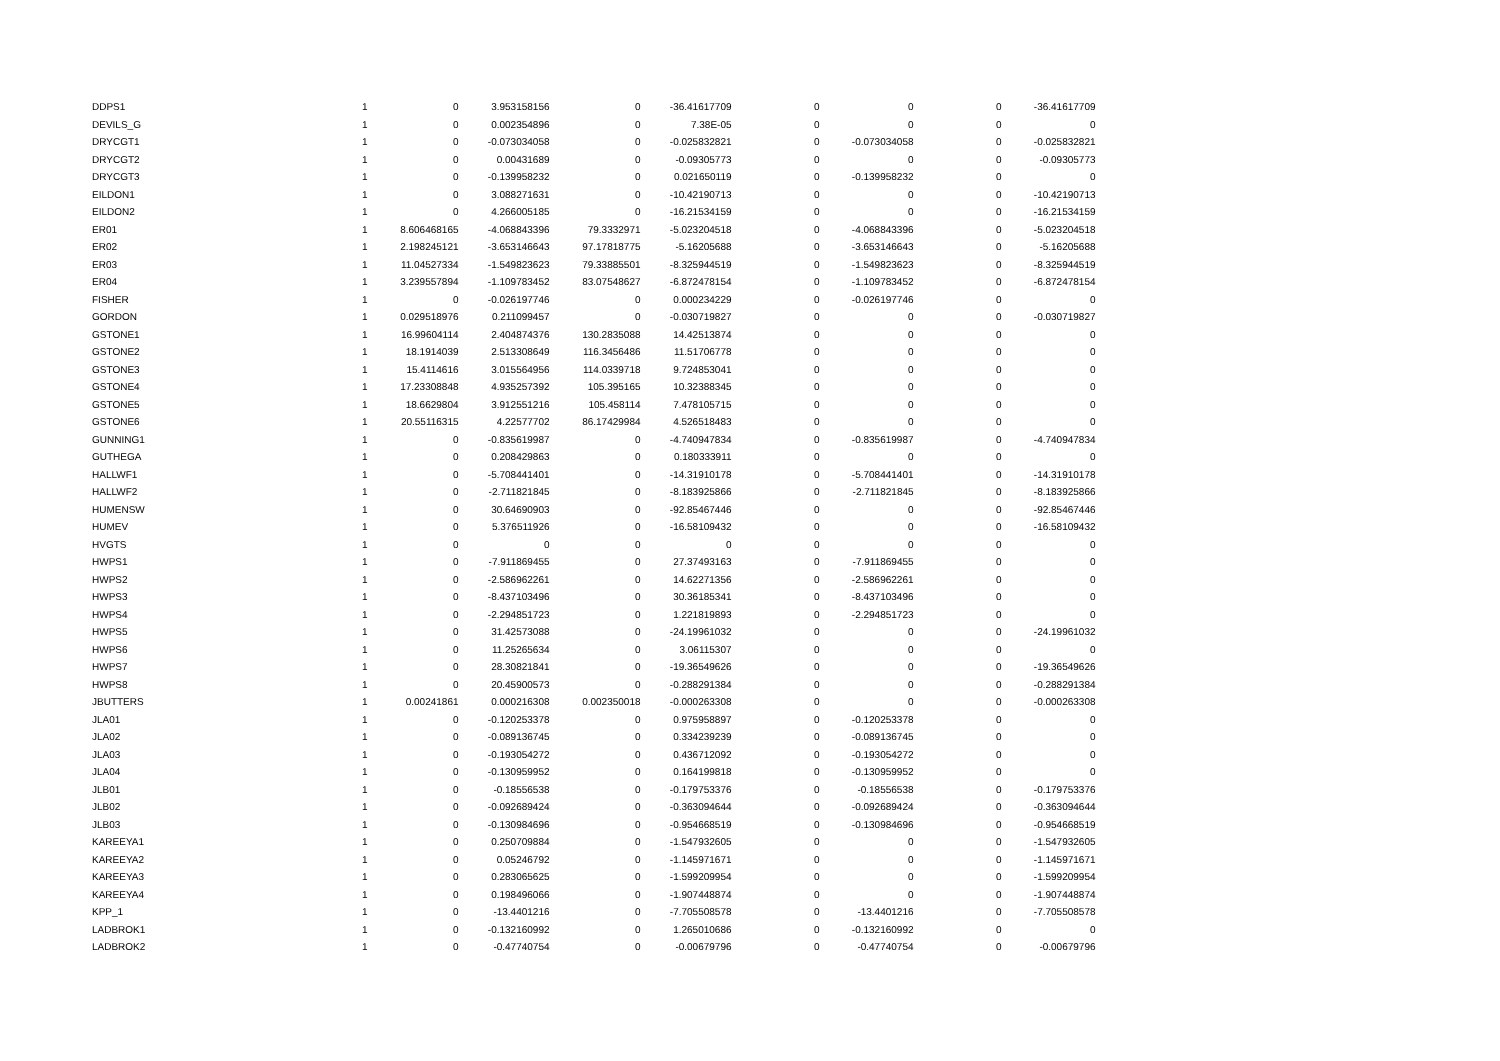| DDPS1 | 1 | 0 | 3.953158156 | 0 | -36.41617709 | 0 | 0 | 0 | -36.41617709 |
| DEVILS_G | 1 | 0 | 0.002354896 | 0 | 7.38E-05 | 0 | 0 | 0 | 0 |
| DRYCGT1 | 1 | 0 | -0.073034058 | 0 | -0.025832821 | 0 | -0.073034058 | 0 | -0.025832821 |
| DRYCGT2 | 1 | 0 | 0.00431689 | 0 | -0.09305773 | 0 | 0 | 0 | -0.09305773 |
| DRYCGT3 | 1 | 0 | -0.139958232 | 0 | 0.021650119 | 0 | -0.139958232 | 0 | 0 |
| EILDON1 | 1 | 0 | 3.088271631 | 0 | -10.42190713 | 0 | 0 | 0 | -10.42190713 |
| EILDON2 | 1 | 0 | 4.266005185 | 0 | -16.21534159 | 0 | 0 | 0 | -16.21534159 |
| ER01 | 1 | 8.606468165 | -4.068843396 | 79.3332971 | -5.023204518 | 0 | -4.068843396 | 0 | -5.023204518 |
| ER02 | 1 | 2.198245121 | -3.653146643 | 97.17818775 | -5.16205688 | 0 | -3.653146643 | 0 | -5.16205688 |
| ER03 | 1 | 11.04527334 | -1.549823623 | 79.33885501 | -8.325944519 | 0 | -1.549823623 | 0 | -8.325944519 |
| ER04 | 1 | 3.239557894 | -1.109783452 | 83.07548627 | -6.872478154 | 0 | -1.109783452 | 0 | -6.872478154 |
| FISHER | 1 | 0 | -0.026197746 | 0 | 0.000234229 | 0 | -0.026197746 | 0 | 0 |
| GORDON | 1 | 0.029518976 | 0.211099457 | 0 | -0.030719827 | 0 | 0 | 0 | -0.030719827 |
| GSTONE1 | 1 | 16.99604114 | 2.404874376 | 130.2835088 | 14.42513874 | 0 | 0 | 0 | 0 |
| GSTONE2 | 1 | 18.1914039 | 2.513308649 | 116.3456486 | 11.51706778 | 0 | 0 | 0 | 0 |
| GSTONE3 | 1 | 15.4114616 | 3.015564956 | 114.0339718 | 9.724853041 | 0 | 0 | 0 | 0 |
| GSTONE4 | 1 | 17.23308848 | 4.935257392 | 105.395165 | 10.32388345 | 0 | 0 | 0 | 0 |
| GSTONE5 | 1 | 18.6629804 | 3.912551216 | 105.458114 | 7.478105715 | 0 | 0 | 0 | 0 |
| GSTONE6 | 1 | 20.55116315 | 4.22577702 | 86.17429984 | 4.526518483 | 0 | 0 | 0 | 0 |
| GUNNING1 | 1 | 0 | -0.835619987 | 0 | -4.740947834 | 0 | -0.835619987 | 0 | -4.740947834 |
| GUTHEGA | 1 | 0 | 0.208429863 | 0 | 0.180333911 | 0 | 0 | 0 | 0 |
| HALLWF1 | 1 | 0 | -5.708441401 | 0 | -14.31910178 | 0 | -5.708441401 | 0 | -14.31910178 |
| HALLWF2 | 1 | 0 | -2.711821845 | 0 | -8.183925866 | 0 | -2.711821845 | 0 | -8.183925866 |
| HUMENSW | 1 | 0 | 30.64690903 | 0 | -92.85467446 | 0 | 0 | 0 | -92.85467446 |
| HUMEV | 1 | 0 | 5.376511926 | 0 | -16.58109432 | 0 | 0 | 0 | -16.58109432 |
| HVGTS | 1 | 0 | 0 | 0 | 0 | 0 | 0 | 0 | 0 |
| HWPS1 | 1 | 0 | -7.911869455 | 0 | 27.37493163 | 0 | -7.911869455 | 0 | 0 |
| HWPS2 | 1 | 0 | -2.586962261 | 0 | 14.62271356 | 0 | -2.586962261 | 0 | 0 |
| HWPS3 | 1 | 0 | -8.437103496 | 0 | 30.36185341 | 0 | -8.437103496 | 0 | 0 |
| HWPS4 | 1 | 0 | -2.294851723 | 0 | 1.221819893 | 0 | -2.294851723 | 0 | 0 |
| HWPS5 | 1 | 0 | 31.42573088 | 0 | -24.19961032 | 0 | 0 | 0 | -24.19961032 |
| HWPS6 | 1 | 0 | 11.25265634 | 0 | 3.06115307 | 0 | 0 | 0 | 0 |
| HWPS7 | 1 | 0 | 28.30821841 | 0 | -19.36549626 | 0 | 0 | 0 | -19.36549626 |
| HWPS8 | 1 | 0 | 20.45900573 | 0 | -0.288291384 | 0 | 0 | 0 | -0.288291384 |
| JBUTTERS | 1 | 0.00241861 | 0.000216308 | 0.002350018 | -0.000263308 | 0 | 0 | 0 | -0.000263308 |
| JLA01 | 1 | 0 | -0.120253378 | 0 | 0.975958897 | 0 | -0.120253378 | 0 | 0 |
| JLA02 | 1 | 0 | -0.089136745 | 0 | 0.334239239 | 0 | -0.089136745 | 0 | 0 |
| JLA03 | 1 | 0 | -0.193054272 | 0 | 0.436712092 | 0 | -0.193054272 | 0 | 0 |
| JLA04 | 1 | 0 | -0.130959952 | 0 | 0.164199818 | 0 | -0.130959952 | 0 | 0 |
| JLB01 | 1 | 0 | -0.18556538 | 0 | -0.179753376 | 0 | -0.18556538 | 0 | -0.179753376 |
| JLB02 | 1 | 0 | -0.092689424 | 0 | -0.363094644 | 0 | -0.092689424 | 0 | -0.363094644 |
| JLB03 | 1 | 0 | -0.130984696 | 0 | -0.954668519 | 0 | -0.130984696 | 0 | -0.954668519 |
| KAREEYA1 | 1 | 0 | 0.250709884 | 0 | -1.547932605 | 0 | 0 | 0 | -1.547932605 |
| KAREEYA2 | 1 | 0 | 0.05246792 | 0 | -1.145971671 | 0 | 0 | 0 | -1.145971671 |
| KAREEYA3 | 1 | 0 | 0.283065625 | 0 | -1.599209954 | 0 | 0 | 0 | -1.599209954 |
| KAREEYA4 | 1 | 0 | 0.198496066 | 0 | -1.907448874 | 0 | 0 | 0 | -1.907448874 |
| KPP_1 | 1 | 0 | -13.4401216 | 0 | -7.705508578 | 0 | -13.4401216 | 0 | -7.705508578 |
| LADBROK1 | 1 | 0 | -0.132160992 | 0 | 1.265010686 | 0 | -0.132160992 | 0 | 0 |
| LADBROK2 | 1 | 0 | -0.47740754 | 0 | -0.00679796 | 0 | -0.47740754 | 0 | -0.00679796 |